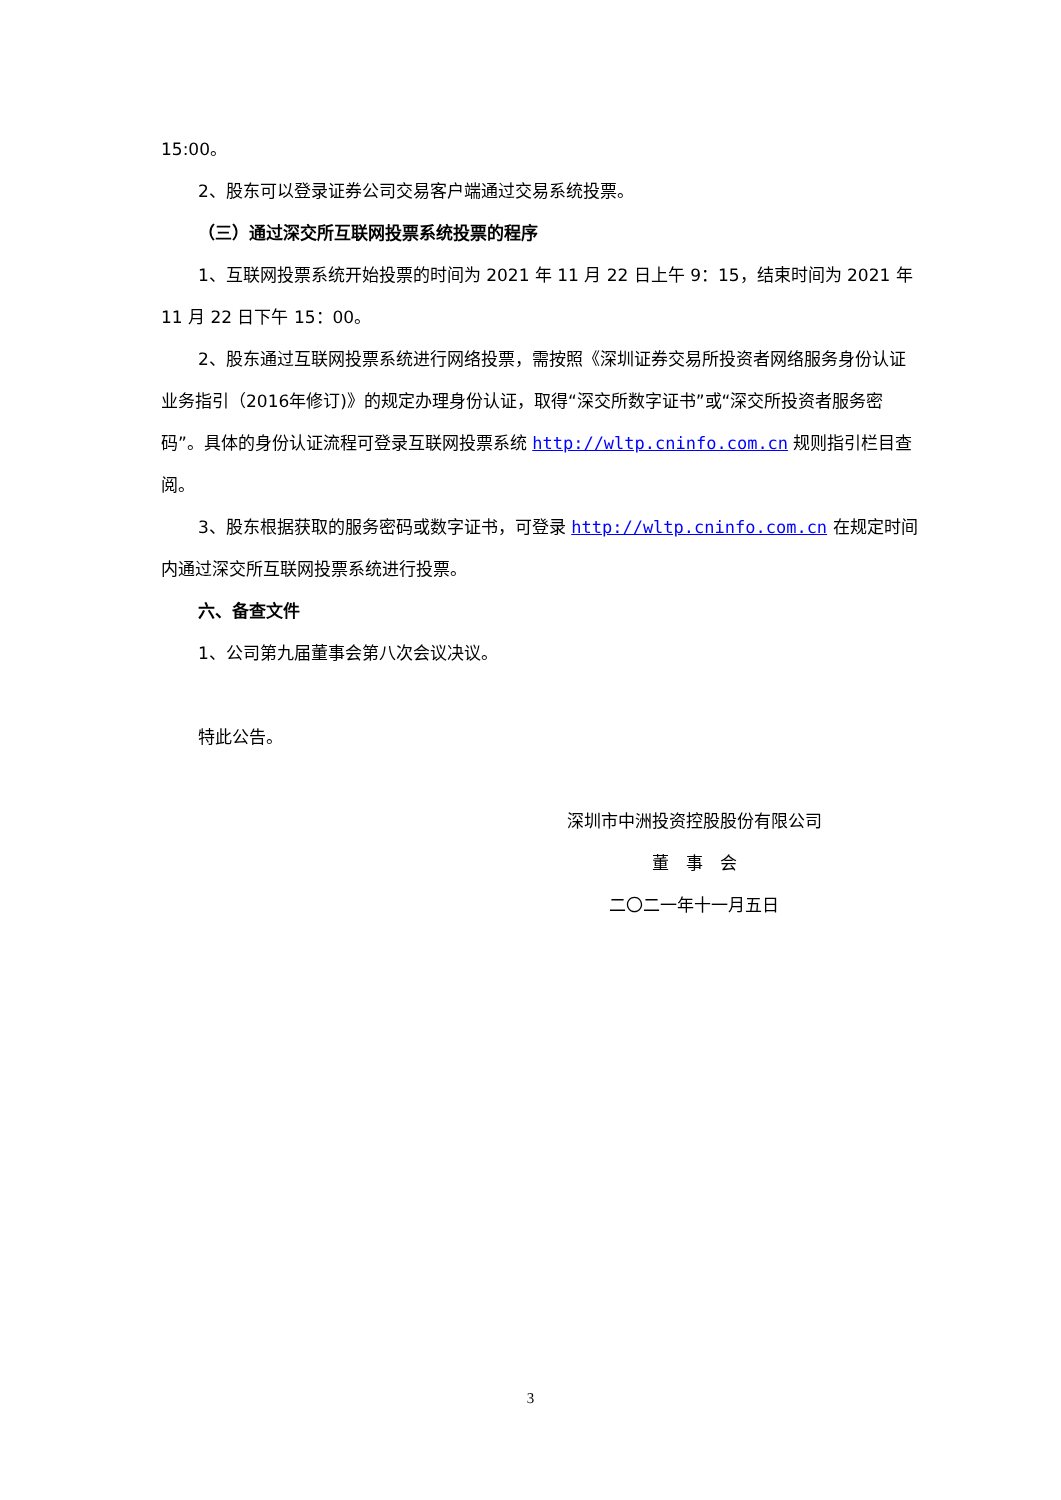15:00。
2、股东可以登录证券公司交易客户端通过交易系统投票。
（三）通过深交所互联网投票系统投票的程序
1、互联网投票系统开始投票的时间为 2021 年 11 月 22 日上午 9：15，结束时间为 2021 年 11 月 22 日下午 15：00。
2、股东通过互联网投票系统进行网络投票，需按照《深圳证券交易所投资者网络服务身份认证业务指引（2016年修订)》的规定办理身份认证，取得“深交所数字证书”或“深交所投资者服务密码”。具体的身份认证流程可登录互联网投票系统 http://wltp.cninfo.com.cn 规则指引栏目查阅。
3、股东根据获取的服务密码或数字证书，可登录 http://wltp.cninfo.com.cn 在规定时间内通过深交所互联网投票系统进行投票。
六、备查文件
1、公司第九届董事会第八次会议决议。
特此公告。
深圳市中洲投资控股股份有限公司
董　事　会
二〇二一年十一月五日
3